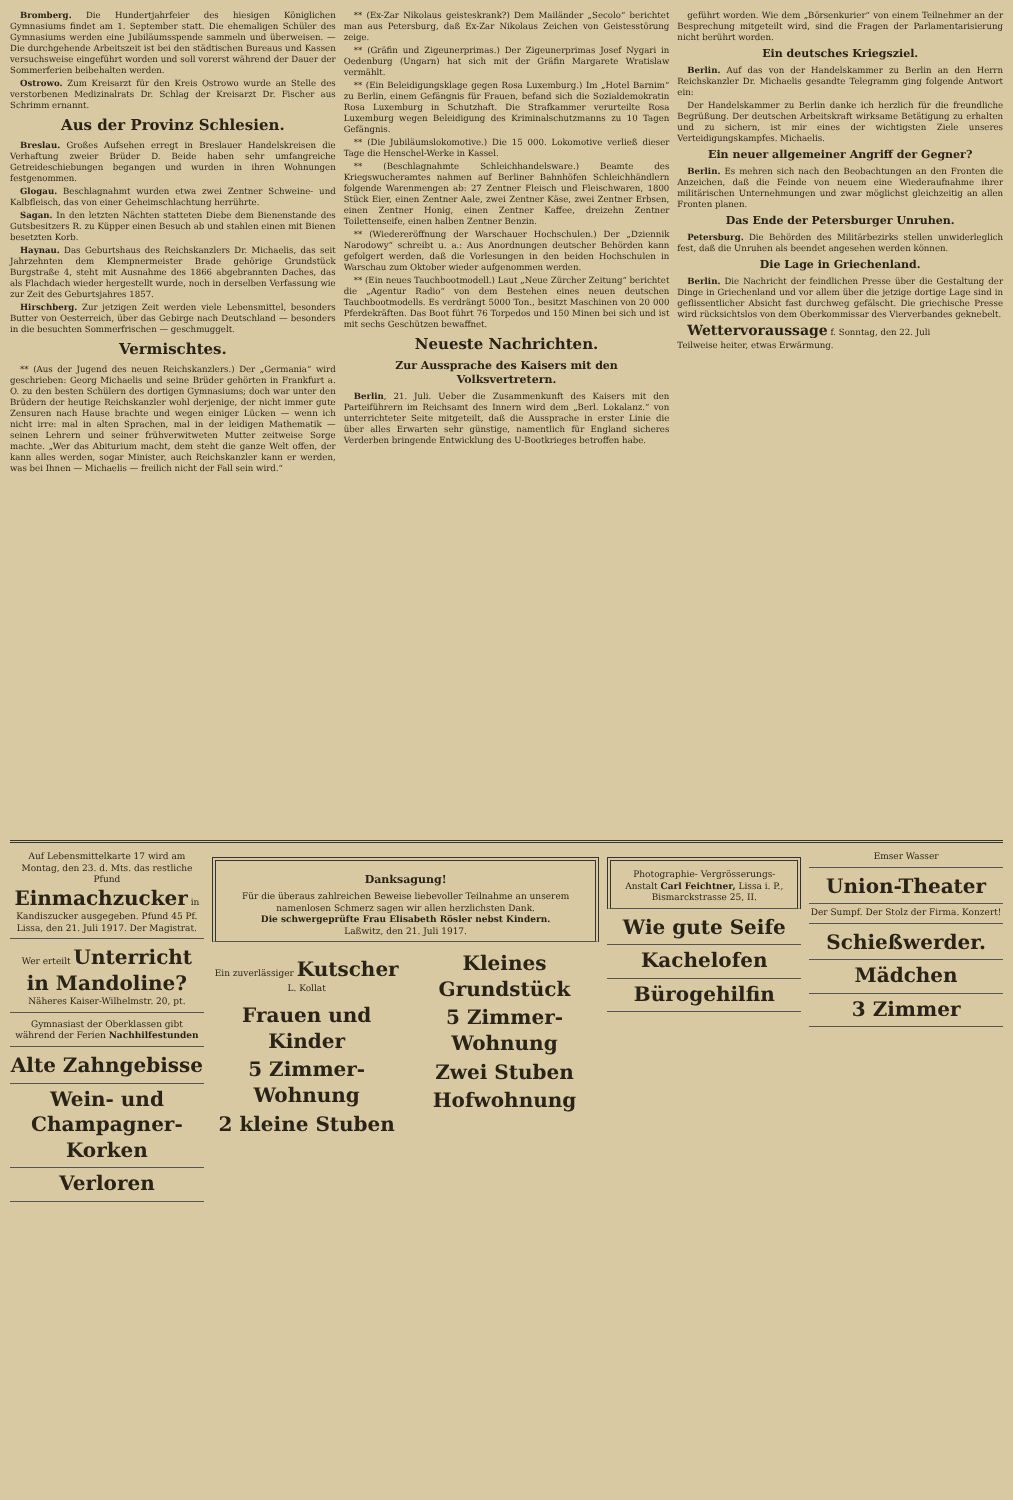Bromberg. Die Hundertjahrfeier des hiesigen Königlichen Gymnasiums findet am 1. September statt. Die ehemaligen Schüler des Gymnasiums werden eine Jubiläumsspende sammeln und überweisen. — Die durchgehende Arbeitszeit ist bei den städtischen Bureaus und Kassen versuchsweise eingeführt worden und soll vorerst während der Dauer der Sommerferien beibehalten werden.
Ostrowo. Zum Kreisarzt für den Kreis Ostrowo wurde an Stelle des verstorbenen Medizinalrats Dr. Schlag der Kreisarzt Dr. Fischer aus Schrimm ernannt.
Aus der Provinz Schlesien.
Breslau. Großes Aufsehen erregt in Breslauer Handelskreisen die Verhaftung zweier Brüder D. Beide haben sehr umfangreiche Getreideschiebungen begangen und wurden in ihren Wohnungen festgenommen.
Glogau. Beschlagnahmt wurden etwa zwei Zentner Schweine- und Kalbfleisch, das von einer Geheimschlachtung herrührte.
Sagan. In den letzten Nächten statteten Diebe dem Bienenstande des Gutsbesitzers R. zu Küpper einen Besuch ab und stahlen einen mit Bienen besetzten Korb.
Haynau. Das Geburtshaus des Reichskanzlers Dr. Michaelis, das seit Jahrzehnten dem Klempnermeister Brade gehörige Grundstück Burgstraße 4, steht mit Ausnahme des 1866 abgebrannten Daches, das als Flachdach wieder hergestellt wurde, noch in derselben Verfassung wie zur Zeit des Geburtsjahres 1857.
Hirschberg. Zur jetzigen Zeit werden viele Lebensmittel, besonders Butter von Oesterreich, über das Gebirge nach Deutschland — besonders in die besuchten Sommerfrischen — geschmuggelt.
Vermischtes.
** (Aus der Jugend des neuen Reichskanzlers.) Der „Germania“ wird geschrieben: Georg Michaelis und seine Brüder gehörten in Frankfurt a. O. zu den besten Schülern des dortigen Gymnasiums; doch war unter den Brüdern der heutige Reichskanzler wohl derjenige, der nicht immer gute Zensuren nach Hause brachte und wegen einiger Lücken — wenn ich nicht irre: mal in alten Sprachen, mal in der leidigen Mathematik — seinen Lehrern und seiner frühverwitweten Mutter zeitweise Sorge machte. „Wer das Abiturium macht, dem steht die ganze Welt offen, der kann alles werden, sogar Minister, auch Reichskanzler kann er werden, was bei Ihnen — Michaelis — freilich nicht der Fall sein wird.“
** (Ex-Zar Nikolaus geisteskrank?) Dem Mailänder „Secolo“ berichtet man aus Petersburg, daß Ex-Zar Nikolaus Zeichen von Geistesstörung zeige.
** (Gräfin und Zigeunerprimas.) Der Zigeunerprimas Josef Nygari in Oedenburg (Ungarn) hat sich mit der Gräfin Margarete Wratislaw vermählt.
** (Ein Beleidigungsklage gegen Rosa Luxemburg.) Im „Hotel Barnim“ zu Berlin, einem Gefängnis für Frauen, befand sich die Sozialdemokratin Rosa Luxemburg in Schutzhaft. Die Strafkammer verurteilte Rosa Luxemburg wegen Beleidigung des Kriminalschutzmanns zu 10 Tagen Gefängnis.
** (Die Jubiläumslokomotive.) Die 15 000. Lokomotive verließ dieser Tage die Henschel-Werke in Kassel.
** (Beschlagnahmte Schleichhandelsware.) Beamte des Kriegswucheramtes nahmen auf Berliner Bahnhöfen Schleichhändlern folgende Warenmengen ab: 27 Zentner Fleisch und Fleischwaren, 1800 Stück Eier, einen Zentner Aale, zwei Zentner Käse, zwei Zentner Erbsen, einen Zentner Honig, einen Zentner Kaffee, dreizehn Zentner Toilettenseife, einen halben Zentner Benzin.
** (Wiedereröffnung der Warschauer Hochschulen.) Der „Dziennik Narodowy“ schreibt u. a.: Aus Anordnungen deutscher Behörden kann gefolgert werden, daß die Vorlesungen in den beiden Hochschulen in Warschau zum Oktober wieder aufgenommen werden.
** (Ein neues Tauchbootmodell.) Laut „Neue Zürcher Zeitung“ berichtet die „Agentur Radio“ von dem Bestehen eines neuen deutschen Tauchbootmodells. Es verdrängt 5000 Ton., besitzt Maschinen von 20 000 Pferdekräften. Das Boot führt 76 Torpedos und 150 Minen bei sich und ist mit sechs Geschützen bewaffnet.
Neueste Nachrichten.
Zur Aussprache des Kaisers mit den Volksvertretern.
Berlin, 21. Juli. Ueber die Zusammenkunft des Kaisers mit den Parteiführern im Reichsamt des Innern wird dem „Berl. Lokalanz.“ von unterrichteter Seite mitgeteilt, daß die Aussprache in erster Linie die über alles Erwarten sehr günstige, namentlich für England sicheres Verderben bringende Entwicklung des U-Bootkrieges betroffen habe.
geführt worden. Wie dem „Börsenkurier“ von einem Teilnehmer an der Besprechung mitgeteilt wird, sind die Fragen der Parlamentarisierung nicht berührt worden.
Ein deutsches Kriegsziel.
Berlin. Auf das von der Handelskammer zu Berlin an den Herrn Reichskanzler Dr. Michaelis gesandte Telegramm ging folgende Antwort ein:
Der Handelskammer zu Berlin danke ich herzlich für die freundliche Begrüßung. Der deutschen Arbeitskraft wirksame Betätigung zu erhalten und zu sichern, ist mir eines der wichtigsten Ziele unseres Verteidigungskampfes. Michaelis.
Ein neuer allgemeiner Angriff der Gegner?
Berlin. Es mehren sich nach den Beobachtungen an den Fronten die Anzeichen, daß die Feinde von neuem eine Wiederaufnahme ihrer militärischen Unternehmungen und zwar möglichst gleichzeitig an allen Fronten planen.
Das Ende der Petersburger Unruhen.
Petersburg. Die Behörden des Militärbezirks stellen unwiderleglich fest, daß die Unruhen als beendet angesehen werden können.
Die Lage in Griechenland.
Berlin. Die Nachricht der feindlichen Presse über die Gestaltung der Dinge in Griechenland und vor allem über die jetzige dortige Lage sind in geflissentlicher Absicht fast durchweg gefälscht. Die griechische Presse wird rücksichtslos von dem Oberkommissar des Vierverbandes geknebelt.
Wettervoraussage f. Sonntag, den 22. Juli
Teilweise heiter, etwas Erwärmung.
Auf Lebensmittelkarte 17 wird am Montag, den 23. d. Mts. das restliche Pfund Einmachzucker in Kandiszucker ausgegeben. Pfund 45 Pf. Lissa, den 21. Juli 1917. Der Magistrat.
Wer erteilt Unterricht in Mandoline? Näheres Kaiser-Wilhelmstr. 20, pt.
Gymnasiast der Oberklassen gibt während der Ferien Nachhilfestunden
Alte Zahngebisse
Wein- und Champagner-Korken
Verloren
Danksagung!
Für die überaus zahlreichen Beweise liebevoller Teilnahme an unserem namenlosen Schmerz sagen wir allen herzlichsten Dank.
Die schwergeprüfte Frau Elisabeth Rösler nebst Kindern.
Laßwitz, den 21. Juli 1917.
Ein zuverlässiger Kutscher L. Kollat
Frauen und Kinder
5 Zimmer-Wohnung
2 kleine Stuben
Kleines Grundstück
5 Zimmer-Wohnung
Zwei Stuben
Hofwohnung
Photographie- Vergrösserungs-Anstalt Carl Feichtner, Lissa i. P., Bismarckstrasse 25, II.
Wie gute Seife
Kachelofen
Bürogehilfin
Emser Wasser
Union-Theater
Der Sumpf. Der Stolz der Firma. Konzert!
Schießwerder.
Mädchen
3 Zimmer